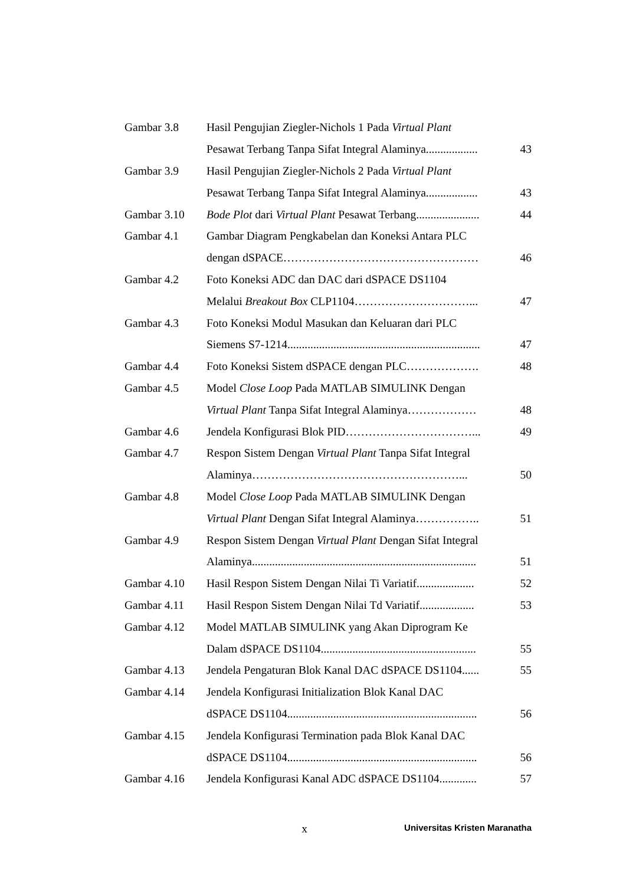| Gambar 3.8 | Hasil Pengujian Ziegler-Nichols 1 Pada Virtual Plant | |
| | Pesawat Terbang Tanpa Sifat Integral Alaminya.................. | 43 |
| Gambar 3.9 | Hasil Pengujian Ziegler-Nichols 2 Pada Virtual Plant | |
| | Pesawat Terbang Tanpa Sifat Integral Alaminya.................. | 43 |
| Gambar 3.10 | Bode Plot dari Virtual Plant Pesawat Terbang...................... | 44 |
| Gambar 4.1 | Gambar Diagram Pengkabelan dan Koneksi Antara PLC | |
| | dengan dSPACE…………………………………………… | 46 |
| Gambar 4.2 | Foto Koneksi ADC dan DAC dari dSPACE DS1104 | |
| | Melalui Breakout Box CLP1104…………………………... | 47 |
| Gambar 4.3 | Foto Koneksi Modul Masukan dan Keluaran dari PLC | |
| | Siemens S7-1214................................................................... | 47 |
| Gambar 4.4 | Foto Koneksi Sistem dSPACE dengan PLC………………. | 48 |
| Gambar 4.5 | Model Close Loop Pada MATLAB SIMULINK Dengan | |
| | Virtual Plant Tanpa Sifat Integral Alaminya……………… | 48 |
| Gambar 4.6 | Jendela Konfigurasi Blok PID……………………………... | 49 |
| Gambar 4.7 | Respon Sistem Dengan Virtual Plant Tanpa Sifat Integral | |
| | Alaminya………………………………………………... | 50 |
| Gambar 4.8 | Model Close Loop Pada MATLAB SIMULINK Dengan | |
| | Virtual Plant Dengan Sifat Integral Alaminya…………….. | 51 |
| Gambar 4.9 | Respon Sistem Dengan Virtual Plant Dengan Sifat Integral | |
| | Alaminya.............................................................................. | 51 |
| Gambar 4.10 | Hasil Respon Sistem Dengan Nilai Ti Variatif.................... | 52 |
| Gambar 4.11 | Hasil Respon Sistem Dengan Nilai Td Variatif................... | 53 |
| Gambar 4.12 | Model MATLAB SIMULINK yang Akan Diprogram Ke | |
| | Dalam dSPACE DS1104...................................................... | 55 |
| Gambar 4.13 | Jendela Pengaturan Blok Kanal DAC dSPACE DS1104...... | 55 |
| Gambar 4.14 | Jendela Konfigurasi Initialization Blok Kanal DAC | |
| | dSPACE DS1104.................................................................. | 56 |
| Gambar 4.15 | Jendela Konfigurasi Termination pada Blok Kanal DAC | |
| | dSPACE DS1104.................................................................. | 56 |
| Gambar 4.16 | Jendela Konfigurasi Kanal ADC dSPACE DS1104............. | 57 |
x
Universitas Kristen Maranatha